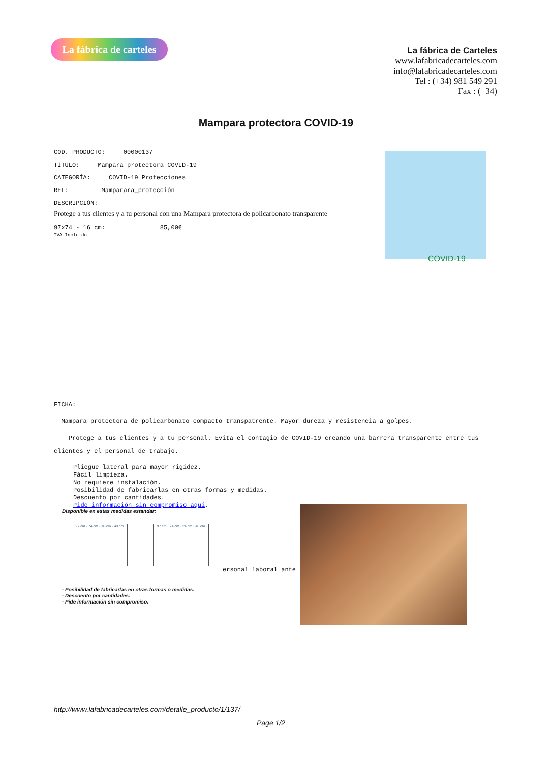La fábrica de carteles
La fábrica de Carteles
www.lafabricadecarteles.com
info@lafabricadecarteles.com
Tel : (+34) 981 549 291
Fax : (+34)
Mampara protectora COVID-19
COD. PRODUCTO: 00000137
TÍTULO: Mampara protectora COVID-19
CATEGORÍA: COVID-19 Protecciones
REF: Mamparara_protección
DESCRIPCIÓN:
Protege a tus clientes y a tu personal con una Mampara protectora de policarbonato transparente
97x74 - 16 cm: 85,00€
IVA Incluido
COVID-19
FICHA:
Mampara protectora de policarbonato compacto transpatrente. Mayor dureza y resistencia a golpes.
Protege a tus clientes y a tu personal. Evita el contagio de COVID-19 creando una barrera transparente entre tus clientes y el personal de trabajo.
Pliegue lateral para mayor rigidez.
Fácil limpieza.
No requiere instalación.
Posibilidad de fabricarlas en otras formas y medidas.
Descuento por cantidades.
Pide información sin compromiso aquí.
Disponible en estas medidas estandar:
97 cm · 74 cm · 16 cm · 40 cm
97 cm · 74 cm · 24 cm · 40 cm
- Posibilidad de fabricarlas en otras formas o medidas.
- Descuento por cantidades.
- Pide información sin compromiso.
ersonal laboral ante
http://www.lafabricadecarteles.com/detalle_producto/1/137/
Page 1/2